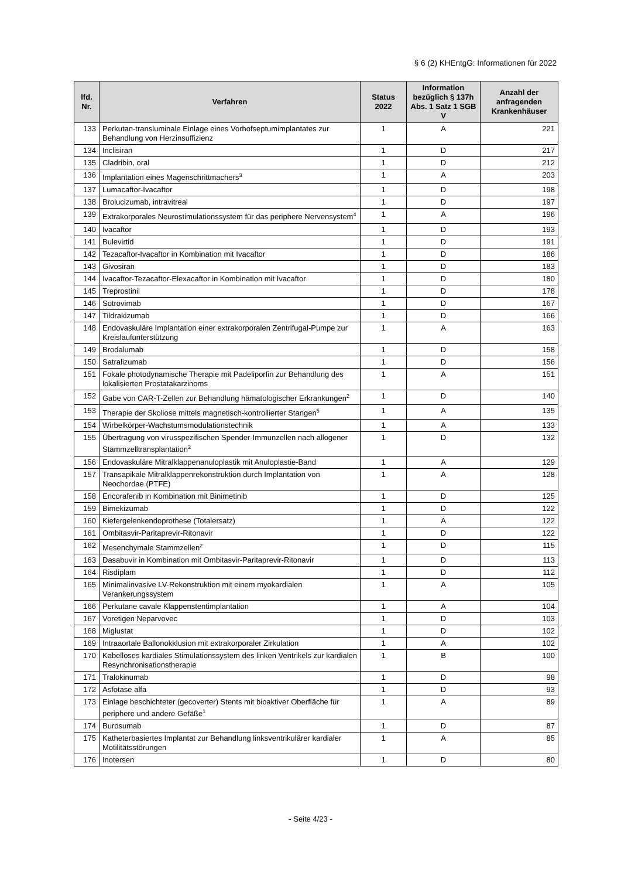§ 6 (2) KHEntgG: Informationen für 2022
| lfd. Nr. | Verfahren | Status 2022 | Information bezüglich § 137h Abs. 1 Satz 1 SGB V | Anzahl der anfragenden Krankenhäuser |
| --- | --- | --- | --- | --- |
| 133 | Perkutan-transluminale Einlage eines Vorhofseptumimplantates zur Behandlung von Herzinsuffizienz | 1 | A | 221 |
| 134 | Inclisiran | 1 | D | 217 |
| 135 | Cladribin, oral | 1 | D | 212 |
| 136 | Implantation eines Magenschrittmachers<sup>3</sup> | 1 | A | 203 |
| 137 | Lumacaftor-Ivacaftor | 1 | D | 198 |
| 138 | Brolucizumab, intravitreal | 1 | D | 197 |
| 139 | Extrakorporales Neurostimulationssystem für das periphere Nervensystem<sup>4</sup> | 1 | A | 196 |
| 140 | Ivacaftor | 1 | D | 193 |
| 141 | Bulevirtid | 1 | D | 191 |
| 142 | Tezacaftor-Ivacaftor in Kombination mit Ivacaftor | 1 | D | 186 |
| 143 | Givosiran | 1 | D | 183 |
| 144 | Ivacaftor-Tezacaftor-Elexacaftor in Kombination mit Ivacaftor | 1 | D | 180 |
| 145 | Treprostinil | 1 | D | 178 |
| 146 | Sotrovimab | 1 | D | 167 |
| 147 | Tildrakizumab | 1 | D | 166 |
| 148 | Endovaskuläre Implantation einer extrakorporalen Zentrifugal-Pumpe zur Kreislaufunterstützung | 1 | A | 163 |
| 149 | Brodalumab | 1 | D | 158 |
| 150 | Satralizumab | 1 | D | 156 |
| 151 | Fokale photodynamische Therapie mit Padeliporfin zur Behandlung des lokalisierten Prostatakarzinoms | 1 | A | 151 |
| 152 | Gabe von CAR-T-Zellen zur Behandlung hämatologischer Erkrankungen<sup>2</sup> | 1 | D | 140 |
| 153 | Therapie der Skoliose mittels magnetisch-kontrollierter Stangen<sup>5</sup> | 1 | A | 135 |
| 154 | Wirbelkörper-Wachstumsmodulationstechnik | 1 | A | 133 |
| 155 | Übertragung von virusspezifischen Spender-Immunzellen nach allogener Stammzelltransplantation<sup>2</sup> | 1 | D | 132 |
| 156 | Endovaskuläre Mitralklappenanuloplastik mit Anuloplastie-Band | 1 | A | 129 |
| 157 | Transapikale Mitralklappenrekonstruktion durch Implantation von Neochordae (PTFE) | 1 | A | 128 |
| 158 | Encorafenib in Kombination mit Binimetinib | 1 | D | 125 |
| 159 | Bimekizumab | 1 | D | 122 |
| 160 | Kiefergelenkendoprothese (Totalersatz) | 1 | A | 122 |
| 161 | Ombitasvir-Paritaprevir-Ritonavir | 1 | D | 122 |
| 162 | Mesenchymale Stammzellen<sup>2</sup> | 1 | D | 115 |
| 163 | Dasabuvir in Kombination mit Ombitasvir-Paritaprevir-Ritonavir | 1 | D | 113 |
| 164 | Risdiplam | 1 | D | 112 |
| 165 | Minimalinvasive LV-Rekonstruktion mit einem myokardialen Verankerungssystem | 1 | A | 105 |
| 166 | Perkutane cavale Klappenstentimplantation | 1 | A | 104 |
| 167 | Voretigen Neparvovec | 1 | D | 103 |
| 168 | Miglustat | 1 | D | 102 |
| 169 | Intraaortale Ballonokklusion mit extrakorporaler Zirkulation | 1 | A | 102 |
| 170 | Kabelloses kardiales Stimulationssystem des linken Ventrikels zur kardialen Resynchronisationstherapie | 1 | B | 100 |
| 171 | Tralokinumab | 1 | D | 98 |
| 172 | Asfotase alfa | 1 | D | 93 |
| 173 | Einlage beschichteter (gecoverter) Stents mit bioaktiver Oberfläche für periphere und andere Gefäße<sup>1</sup> | 1 | A | 89 |
| 174 | Burosumab | 1 | D | 87 |
| 175 | Katheterbasiertes Implantat zur Behandlung linksventrikulärer kardialer Motilitätsstörungen | 1 | A | 85 |
| 176 | Inotersen | 1 | D | 80 |
- Seite 4/23 -